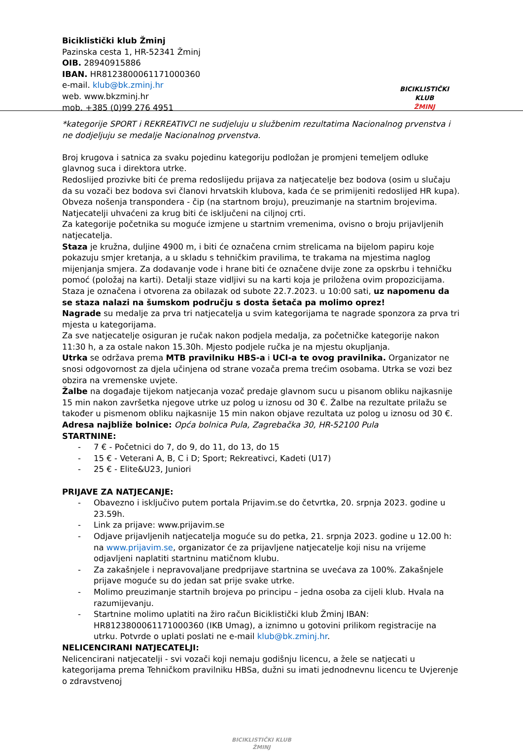Biciklistički klub Žminj
Pazinska cesta 1, HR-52341 Žminj
OIB. 28940915886
IBAN. HR8123800061171000360
e-mail. klub@bk.zminj.hr
web. www.bkzminj.hr
mob. +385 (0)99 276 4951
BICIKLISTIČKI KLUB
ŽMINJ
*kategorije SPORT i REKREATIVCI ne sudjeluju u službenim rezultatima Nacionalnog prvenstva i ne dodjeljuju se medalje Nacionalnog prvenstva.
Broj krugova i satnica za svaku pojedinu kategoriju podložan je promjeni temeljem odluke glavnog suca i direktora utrke.
Redoslijed prozivke biti će prema redoslijedu prijava za natjecatelje bez bodova (osim u slučaju da su vozači bez bodova svi članovi hrvatskih klubova, kada će se primijeniti redoslijed HR kupa). Obveza nošenja transpondera - čip (na startnom broju), preuzimanje na startnim brojevima.
Natjecatelji uhvaćeni za krug biti će isključeni na ciljnoj crti.
Za kategorije početnika su moguće izmjene u startnim vremenima, ovisno o broju prijavljenih natjecatelja.
Staza je kružna, duljine 4900 m, i biti će označena crnim strelicama na bijelom papiru koje pokazuju smjer kretanja, a u skladu s tehničkim pravilima, te trakama na mjestima naglog mijenjanja smjera. Za dodavanje vode i hrane biti će označene dvije zone za opskrbu i tehničku pomoć (položaj na karti). Detalji staze vidljivi su na karti koja je priložena ovim propozicijama. Staza je označena i otvorena za obilazak od subote 22.7.2023. u 10:00 sati, uz napomenu da se staza nalazi na šumskom području s dosta šetača pa molimo oprez!
Nagrade su medalje za prva tri natjecatelja u svim kategorijama te nagrade sponzora za prva tri mjesta u kategorijama.
Za sve natjecatelje osiguran je ručak nakon podjela medalja, za početničke kategorije nakon 11:30 h, a za ostale nakon 15.30h. Mjesto podjele ručka je na mjestu okupljanja.
Utrka se održava prema MTB pravilniku HBS-a i UCI-a te ovog pravilnika. Organizator ne snosi odgovornost za djela učinjena od strane vozača prema trećim osobama. Utrka se vozi bez obzira na vremenske uvjete.
Žalbe na događaje tijekom natjecanja vozač predaje glavnom sucu u pisanom obliku najkasnije 15 min nakon završetka njegove utrke uz polog u iznosu od 30 €. Žalbe na rezultate prilažu se također u pismenom obliku najkasnije 15 min nakon objave rezultata uz polog u iznosu od 30 €.
Adresa najbliže bolnice: Opća bolnica Pula, Zagrebačka 30, HR-52100 Pula
STARTNINE:
- 7 € - Početnici do 7, do 9, do 11, do 13, do 15
- 15 € - Veterani A, B, C i D; Sport; Rekreativci, Kadeti (U17)
- 25 € - Elite&U23, Juniori
PRIJAVE ZA NATJECANJE:
- Obavezno i isključivo putem portala Prijavim.se do četvrtka, 20. srpnja 2023. godine u 23.59h.
- Link za prijave: www.prijavim.se
- Odjave prijavljenih natjecatelja moguće su do petka, 21. srpnja 2023. godine u 12.00 h: na www.prijavim.se, organizator će za prijavljene natjecatelje koji nisu na vrijeme odjavljeni naplatiti startninu matičnom klubu.
- Za zakašnjele i nepravovaljane predprijave startnina se uvećava za 100%. Zakašnjele prijave moguće su do jedan sat prije svake utrke.
- Molimo preuzimanje startnih brojeva po principu – jedna osoba za cijeli klub. Hvala na razumijevanju.
- Startnine molimo uplatiti na žiro račun Biciklistički klub Žminj IBAN: HR8123800061171000360 (IKB Umag), a iznimno u gotovini prilikom registracije na utrku. Potvrde o uplati poslati ne e-mail klub@bk.zminj.hr.
NELICENCIRANI NATJECATELJI:
Nelicencirani natjecatelji - svi vozači koji nemaju godišnju licencu, a žele se natjecati u kategorijama prema Tehničkom pravilniku HBSa, dužni su imati jednodnevnu licencu te Uvjerenje o zdravstvenoj
BICIKLISTIČKI KLUB
ŽMINJ